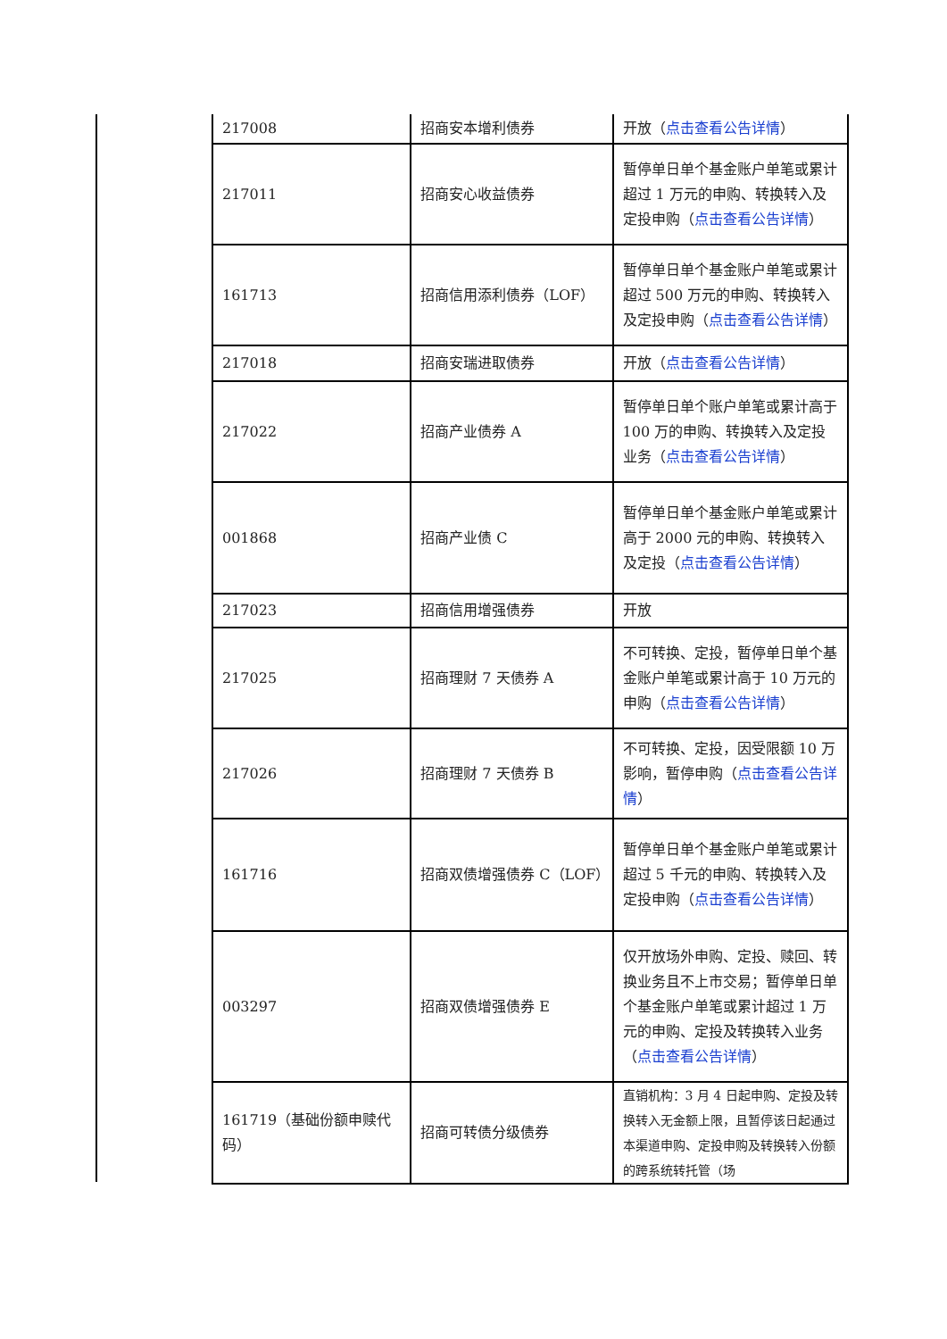| 217008 | 招商安本增利债券 | 开放（ 点击查看公告详情 ） |
| 217011 | 招商安心收益债券 | 暂停单日单个基金账户单笔或累计超过 1 万元的申购、转换转入及定投申购（ 点击查看公告详情 ） |
| 161713 | 招商信用添利债券（LOF） | 暂停单日单个基金账户单笔或累计超过 500 万元的申购、转换转入及定投申购（ 点击查看公告详情 ） |
| 217018 | 招商安瑞进取债券 | 开放（ 点击查看公告详情 ） |
| 217022 | 招商产业债券 A | 暂停单日单个账户单笔或累计高于 100 万的申购、转换转入及定投业务（ 点击查看公告详情 ） |
| 001868 | 招商产业债 C | 暂停单日单个基金账户单笔或累计高于 2000 元的申购、转换转入及定投（ 点击查看公告详情 ） |
| 217023 | 招商信用增强债券 | 开放 |
| 217025 | 招商理财 7 天债券 A | 不可转换、定投，暂停单日单个基金账户单笔或累计高于 10 万元的申购（ 点击查看公告详情 ） |
| 217026 | 招商理财 7 天债券 B | 不可转换、定投，因受限额 10 万影响，暂停申购（ 点击查看公告详情 ） |
| 161716 | 招商双债增强债券 C（LOF） | 暂停单日单个基金账户单笔或累计超过 5 千元的申购、转换转入及定投申购（ 点击查看公告详情 ） |
| 003297 | 招商双债增强债券 E | 仅开放场外申购、定投、赎回、转换业务且不上市交易；暂停单日单个基金账户单笔或累计超过 1 万元的申购、定投及转换转入业务（ 点击查看公告详情 ） |
| 161719（基础份额申赎代码） | 招商可转债分级债券 | 直销机构：3 月 4 日起申购、定投及转换转入无金额上限，且暂停该日起通过本渠道申购、定投申购及转换转入份额的跨系统转托管（场 |